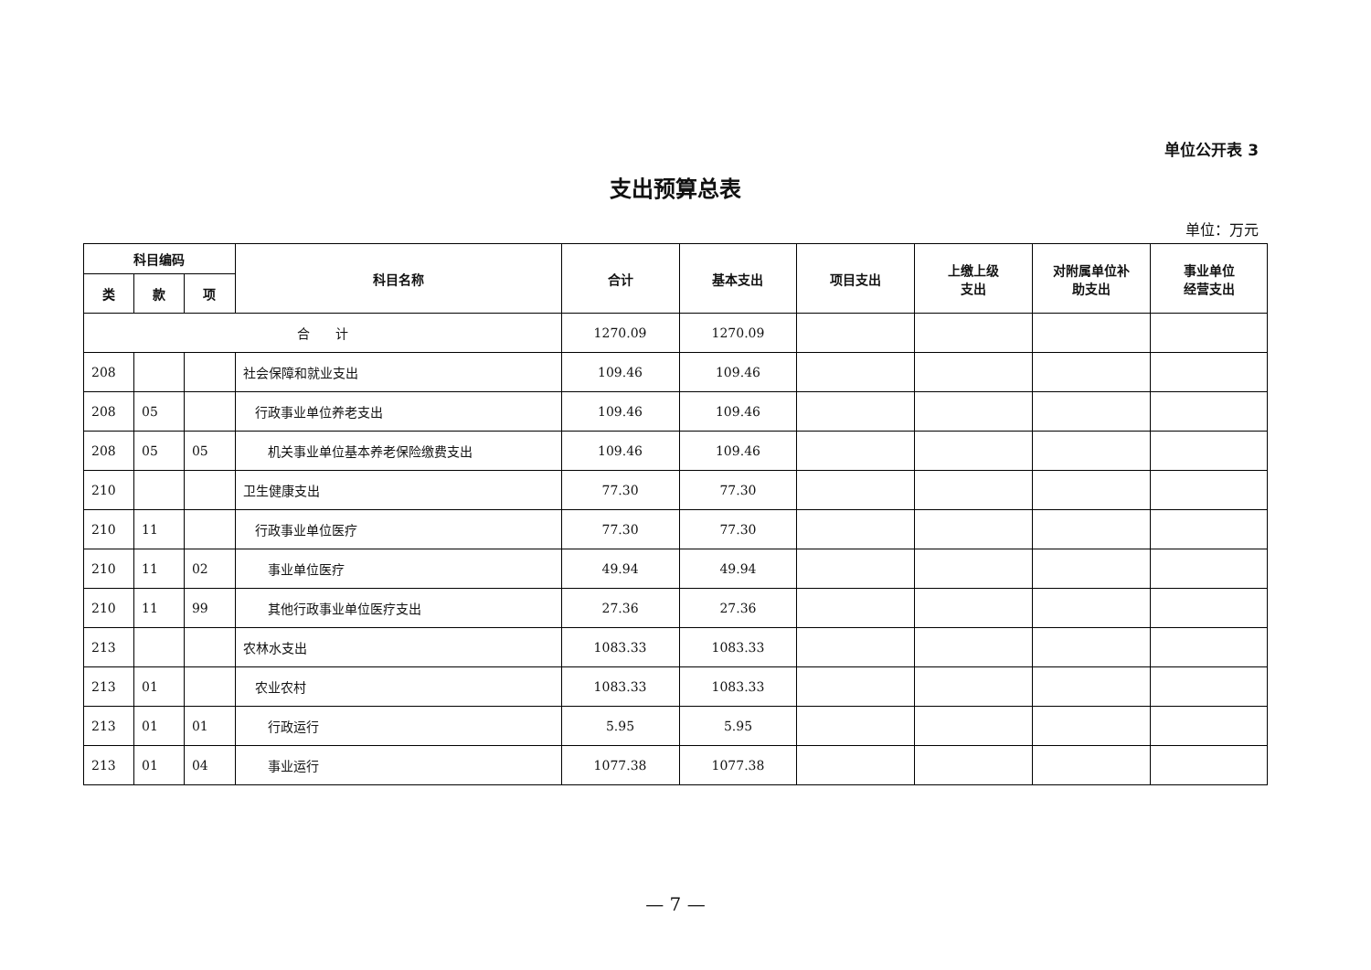单位公开表 3
支出预算总表
单位：万元
| 科目编码 | | | 科目名称 | 合计 | 基本支出 | 项目支出 | 上缴上级 支出 | 对附属单位补 助支出 | 事业单位 经营支出 |
| --- | --- | --- | --- | --- | --- | --- | --- | --- | --- |
| 类 | 款 | 项 | | | | | | | |
| 合 计 | | | | 1270.09 | 1270.09 | | | | |
| 208 | | | 社会保障和就业支出 | 109.46 | 109.46 | | | | |
| 208 | 05 | | 行政事业单位养老支出 | 109.46 | 109.46 | | | | |
| 208 | 05 | 05 | 机关事业单位基本养老保险缴费支出 | 109.46 | 109.46 | | | | |
| 210 | | | 卫生健康支出 | 77.30 | 77.30 | | | | |
| 210 | 11 | | 行政事业单位医疗 | 77.30 | 77.30 | | | | |
| 210 | 11 | 02 | 事业单位医疗 | 49.94 | 49.94 | | | | |
| 210 | 11 | 99 | 其他行政事业单位医疗支出 | 27.36 | 27.36 | | | | |
| 213 | | | 农林水支出 | 1083.33 | 1083.33 | | | | |
| 213 | 01 | | 农业农村 | 1083.33 | 1083.33 | | | | |
| 213 | 01 | 01 | 行政运行 | 5.95 | 5.95 | | | | |
| 213 | 01 | 04 | 事业运行 | 1077.38 | 1077.38 | | | | |
— 7 —